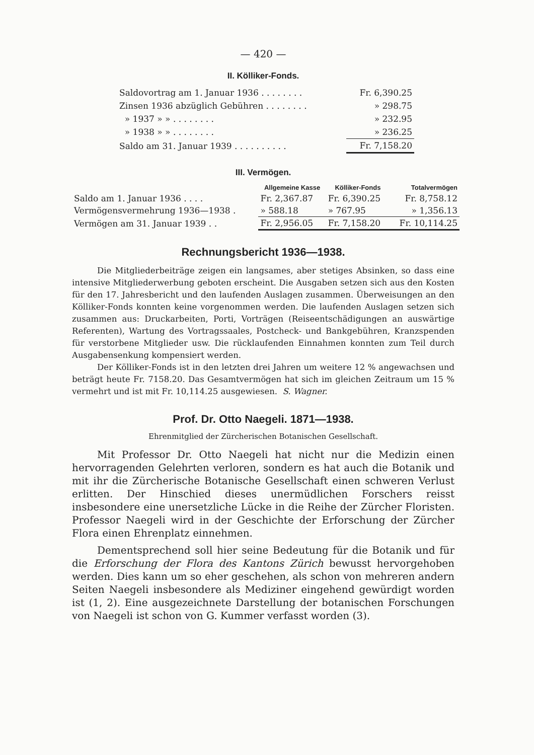— 420 —
II. Kölliker-Fonds.
| Saldovortrag am 1. Januar 1936 . . . . . . . . | Fr. 6,390.25 |
| Zinsen 1936 abzüglich Gebühren . . . . . . . . | » 298.75 |
| » 1937 » » . . . . . . . . | » 232.95 |
| » 1938 » » . . . . . . . . | » 236.25 |
| Saldo am 31. Januar 1939 . . . . . . . . . . | Fr. 7,158.20 |
III. Vermögen.
| | Allgemeine Kasse | Kölliker-Fonds | Totalvermögen |
| --- | --- | --- | --- |
| Saldo am 1. Januar 1936 . . . . | Fr. 2,367.87 | Fr. 6,390.25 | Fr. 8,758.12 |
| Vermögensvermehrung 1936—1938 . | » 588.18 | » 767.95 | » 1,356.13 |
| Vermögen am 31. Januar 1939 . . | Fr. 2,956.05 | Fr. 7,158.20 | Fr. 10,114.25 |
Rechnungsbericht 1936—1938.
Die Mitgliederbeiträge zeigen ein langsames, aber stetiges Absinken, so dass eine intensive Mitgliederwerbung geboten erscheint. Die Ausgaben setzen sich aus den Kosten für den 17. Jahresbericht und den laufenden Auslagen zusammen. Überweisungen an den Kölliker-Fonds konnten keine vorgenommen werden. Die laufenden Auslagen setzen sich zusammen aus: Druckarbeiten, Porti, Vorträgen (Reiseentschädigungen an auswärtige Referenten), Wartung des Vortragssaales, Postcheck- und Bankgebühren, Kranzspenden für verstorbene Mitglieder usw. Die rücklaufenden Einnahmen konnten zum Teil durch Ausgabensenkung kompensiert werden.
Der Kölliker-Fonds ist in den letzten drei Jahren um weitere 12 % angewachsen und beträgt heute Fr. 7158.20. Das Gesamtvermögen hat sich im gleichen Zeitraum um 15 % vermehrt und ist mit Fr. 10,114.25 ausgewiesen. S. Wagner.
Prof. Dr. Otto Naegeli. 1871—1938.
Ehrenmitglied der Zürcherischen Botanischen Gesellschaft.
Mit Professor Dr. Otto Naegeli hat nicht nur die Medizin einen hervorragenden Gelehrten verloren, sondern es hat auch die Botanik und mit ihr die Zürcherische Botanische Gesellschaft einen schweren Verlust erlitten. Der Hinschied dieses unermüdlichen Forschers reisst insbesondere eine unersetzliche Lücke in die Reihe der Zürcher Floristen. Professor Naegeli wird in der Geschichte der Erforschung der Zürcher Flora einen Ehrenplatz einnehmen.
Dementsprechend soll hier seine Bedeutung für die Botanik und für die Erforschung der Flora des Kantons Zürich bewusst hervorgehoben werden. Dies kann um so eher geschehen, als schon von mehreren andern Seiten Naegeli insbesondere als Mediziner eingehend gewürdigt worden ist (1, 2). Eine ausgezeichnete Darstellung der botanischen Forschungen von Naegeli ist schon von G. Kummer verfasst worden (3).